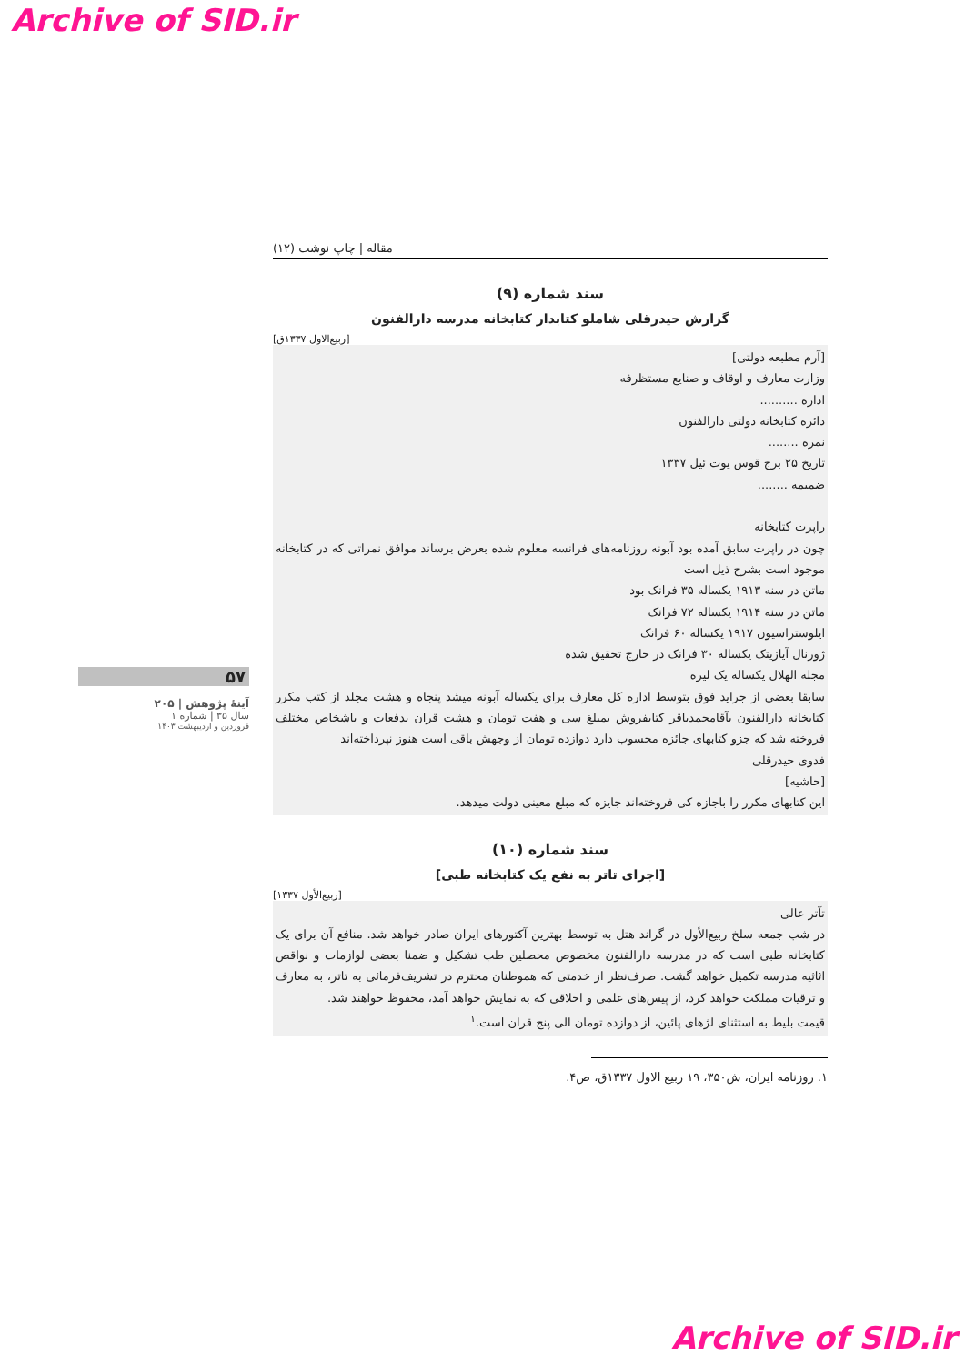Archive of SID.ir
۵۷
آینهٔ پژوهش | ۲۰۵
سال ۳۵ | شماره ۱
فروردین و اردیبهشت ۱۴۰۳
مقاله | چاپ نوشت (۱۲)
سند شماره (۹)
گزارش حیدرقلی شاملو کتابدار کتابخانه مدرسه دارالفنون
[ربیع‌الاول ۱۳۳۷ق]
[آرم مطبعه دولتی]
وزارت معارف و اوقاف و صنایع مستظرفه
اداره ..........
دائره کتابخانه دولتی دارالفنون
نمره ........
تاریخ ۲۵ برج قوس یوت ئیل ۱۳۳۷
ضمیمه ........
راپرت کتابخانه
چون در راپرت سابق آمده بود آبونه روزنامه‌های فرانسه معلوم شده بعرض برساند موافق نمراتی که در کتابخانه موجود است بشرح ذیل است
ماتن در سنه ۱۹۱۳ یکساله ۳۵ فرانک بود
ماتن در سنه ۱۹۱۴ یکساله ۷۲ فرانک
ایلوستراسیون ۱۹۱۷ یکساله ۶۰ فرانک
ژورنال آیازیتک یکساله ۳۰ فرانک در خارج تحقیق شده
مجله الهلال یکساله یک لیره
سابقا بعضی از جراید فوق بتوسط اداره کل معارف برای یکساله آبونه میشد پنجاه و هشت مجلد از کتب مکرر کتابخانه دارالفنون بآقامحمدباقر کتابفروش بمبلغ سی و هفت تومان و هشت قران بدفعات و باشخاص مختلف فروخته شد که جزو کتابهای جائزه محسوب دارد دوازده تومان از وجهش باقی است هنوز نپرداخته‌اند
فدوی حیدرقلی
[حاشیه]
این کتابهای مکرر را باجازه کی فروخته‌اند جایزه که مبلغ معینی دولت میدهد.
سند شماره (۱۰)
[اجرای تاتر به نفع یک کتابخانه طبی]
[ربیع‌الأول ۱۳۳۷]
تآتر عالی
در شب جمعه سلخ ربیع‌الأول در گراند هتل به توسط بهترین آکتورهای ایران صادر خواهد شد. منافع آن برای یک کتابخانه طبی است که در مدرسه دارالفنون مخصوص محصلین طب تشکیل و ضمنا بعضی لوازمات و نواقص اثاثیه مدرسه تکمیل خواهد گشت. صرف‌نظر از خدمتی که هموطنان محترم در تشریف‌فرمائی به تاتر، به معارف و ترقیات مملکت خواهد کرد، از پیس‌های علمی و اخلاقی که به نمایش خواهد آمد، محفوظ خواهند شد.
قیمت بلیط به استثنای لژهای پائین، از دوازده تومان الی پنج قران است.<sup>۱</sup>
۱. روزنامه ایران، ش۳۵۰، ۱۹ ربیع الاول ۱۳۳۷ق، ص۴.
Archive of SID.ir